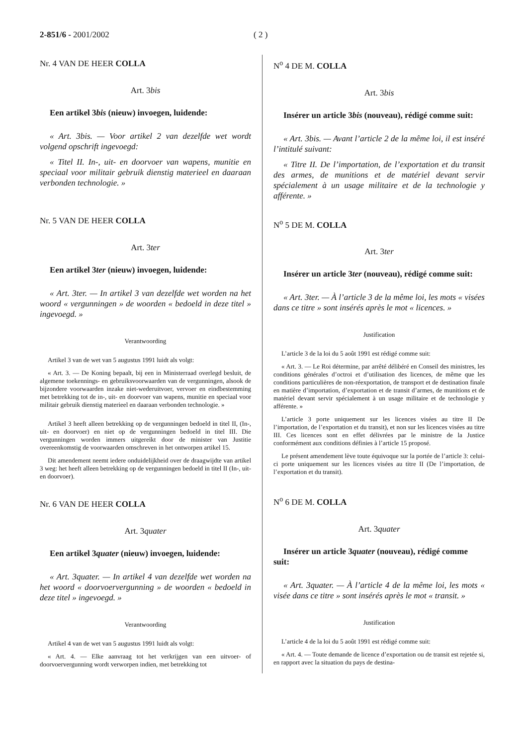2-851/6 - 2001/2002 ( 2 )
Nr. 4 VAN DE HEER COLLA
Art. 3bis
Een artikel 3bis (nieuw) invoegen, luidende:
« Art. 3bis. — Voor artikel 2 van dezelfde wet wordt volgend opschrift ingevoegd:
« Titel II. In-, uit- en doorvoer van wapens, munitie en speciaal voor militair gebruik dienstig materieel en daaraan verbonden technologie. »
Nr. 5 VAN DE HEER COLLA
Art. 3ter
Een artikel 3ter (nieuw) invoegen, luidende:
« Art. 3ter. — In artikel 3 van dezelfde wet worden na het woord « vergunningen » de woorden « bedoeld in deze titel » ingevoegd. »
Verantwoording
Artikel 3 van de wet van 5 augustus 1991 luidt als volgt:
« Art. 3. — De Koning bepaalt, bij een in Ministerraad overlegd besluit, de algemene toekennings- en gebruiksvoorwaarden van de vergunningen, alsook de bijzondere voorwaarden inzake niet-wederuitvoer, vervoer en eindbestemming met betrekking tot de in-, uit- en doorvoer van wapens, munitie en speciaal voor militair gebruik dienstig materieel en daaraan verbonden technologie. »
Artikel 3 heeft alleen betrekking op de vergunningen bedoeld in titel II, (In-, uit- en doorvoer) en niet op de vergunningen bedoeld in titel III. Die vergunningen worden immers uitgereikt door de minister van Justitie overeenkomstig de voorwaarden omschreven in het ontworpen artikel 15.
Dit amendement neemt iedere onduidelijkheid over de draagwijdte van artikel 3 weg: het heeft alleen betrekking op de vergunningen bedoeld in titel II (In-, uit- en doorvoer).
Nr. 6 VAN DE HEER COLLA
Art. 3quater
Een artikel 3quater (nieuw) invoegen, luidende:
« Art. 3quater. — In artikel 4 van dezelfde wet worden na het woord « doorvoervergunning » de woorden « bedoeld in deze titel » ingevoegd. »
Verantwoording
Artikel 4 van de wet van 5 augustus 1991 luidt als volgt:
« Art. 4. — Elke aanvraag tot het verkrijgen van een uitvoer- of doorvoervergunning wordt verworpen indien, met betrekking tot
N<sup>o</sup> 4 DE M. COLLA
Art. 3bis
Insérer un article 3bis (nouveau), rédigé comme suit:
« Art. 3bis. — Avant l’article 2 de la même loi, il est inséré l’intitulé suivant:
« Titre II. De l’importation, de l’exportation et du transit des armes, de munitions et de matériel devant servir spécialement à un usage militaire et de la technologie y afférente. »
N<sup>o</sup> 5 DE M. COLLA
Art. 3ter
Insérer un article 3ter (nouveau), rédigé comme suit:
« Art. 3ter. — À l’article 3 de la même loi, les mots « visées dans ce titre » sont insérés après le mot « licences. »
Justification
L’article 3 de la loi du 5 août 1991 est rédigé comme suit:
« Art. 3. — Le Roi détermine, par arrêté délibéré en Conseil des ministres, les conditions générales d’octroi et d’utilisation des licences, de même que les conditions particulières de non-réexportation, de transport et de destination finale en matière d’importation, d’exportation et de transit d’armes, de munitions et de matériel devant servir spécialement à un usage militaire et de technologie y afférente. »
L’article 3 porte uniquement sur les licences visées au titre II De l’importation, de l’exportation et du transit), et non sur les licences visées au titre III. Ces licences sont en effet délivrées par le ministre de la Justice conformément aux conditions définies à l’article 15 proposé.
Le présent amendement lève toute équivoque sur la portée de l’article 3: celui-ci porte uniquement sur les licences visées au titre II (De l’importation, de l’exportation et du transit).
N<sup>o</sup> 6 DE M. COLLA
Art. 3quater
Insérer un article 3quater (nouveau), rédigé comme suit:
« Art. 3quater. — À l’article 4 de la même loi, les mots « visée dans ce titre » sont insérés après le mot « transit. »
Justification
L’article 4 de la loi du 5 août 1991 est rédigé comme suit:
« Art. 4. — Toute demande de licence d’exportation ou de transit est rejetée si, en rapport avec la situation du pays de destina-